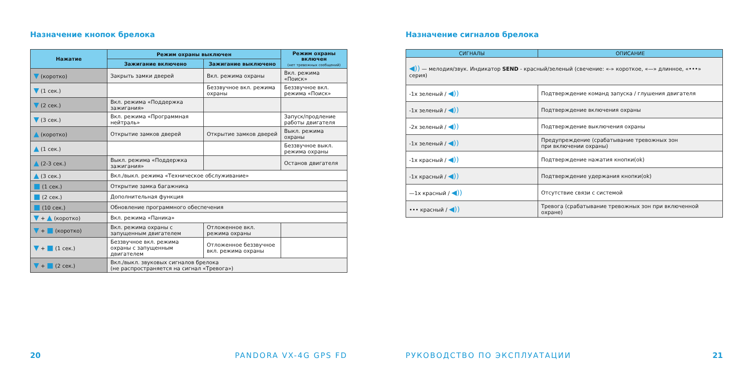Назначение кнопок брелока
| Нажатие | Режим охраны выключен | | Режим охраны включен (нет тревожных сообщений) |
| --- | --- | --- | --- |
| | Зажигание включено | Зажигание выключено | |
| ▼ (коротко) | Закрыть замки дверей | Вкл. режима охраны | Вкл. режима «Поиск» |
| ▼ (1 сек.) | | Беззвучное вкл. режима охраны | Беззвучное вкл. режима «Поиск» |
| ▼ (2 сек.) | Вкл. режима «Поддержка зажигания» | | |
| ▼ (3 сек.) | Вкл. режима «Программная нейтраль» | | Запуск/продление работы двигателя |
| ▲ (коротко) | Открытие замков дверей | Открытие замков дверей | Выкл. режима охраны |
| ▲ (1 сек.) | | | Беззвучное выкл. режима охраны |
| ▲ (2-3 сек.) | Выкл. режима «Поддержка зажигания» | | Останов двигателя |
| ▲ (3 сек.) | Вкл./выкл. режима «Техническое обслуживание» | | |
| ■ (1 сек.) | Открытие замка багажника | | |
| ■ (2 сек.) | Дополнительная функция | | |
| ■ (10 сек.) | Обновление программного обеспечения | | |
| ▼ + ▲ (коротко) | Вкл. режима «Паника» | | |
| ▼ + ■ (коротко) | Вкл. режима охраны с запущенным двигателем | Отложенное вкл. режима охраны | |
| ▼ + ■ (1 сек.) | Беззвучное вкл. режима охраны с запущенным двигателем | Отложенное беззвучное вкл. режима охраны | |
| ▼ + ■ (2 сек.) | Вкл./выкл. звуковых сигналов брелока (не распространяется на сигнал «Тревога») | | |
20 PANDORA VX-4G GPS FD
Назначение сигналов брелока
| СИГНАЛЫ | ОПИСАНИЕ |
| --- | --- |
| ◀)) — мелодия/звук. Индикатор SEND - красный/зеленый (свечение: «-» короткое, «—» длинное, «•••» серия) | |
| -1х зеленый / ◀)) | Подтверждение команд запуска / глушения двигателя |
| -1х зеленый / ◀)) | Подтверждение включения охраны |
| -2х зеленый / ◀)) | Подтверждение выключения охраны |
| -1х зеленый / ◀)) | Предупреждение (срабатывание тревожных зон при включении охраны) |
| -1х красный / ◀)) | Подтверждение нажатия кнопки(ok) |
| -1х красный / ◀)) | Подтверждение удержания кнопки(ok) |
| —1х красный / ◀)) | Отсутствие связи с системой |
| ••• красный / ◀)) | Тревога (срабатывание тревожных зон при включенной охране) |
РУКОВОДСТВО ПО ЭКСПЛУАТАЦИИ 21